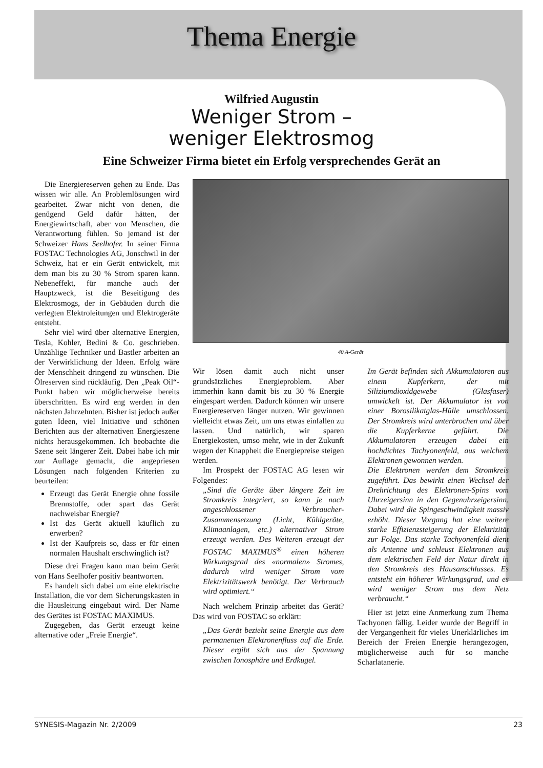Thema Energie
Wilfried Augustin
Weniger Strom –
weniger Elektrosmog
Eine Schweizer Firma bietet ein Erfolg versprechendes Gerät an
Die Energiereserven gehen zu Ende. Das wissen wir alle. An Problemlösungen wird gearbeitet. Zwar nicht von denen, die genügend Geld dafür hätten, der Energiewirtschaft, aber von Menschen, die Verantwortung fühlen. So jemand ist der Schweizer Hans Seelhofer. In seiner Firma FOSTAC Technologies AG, Jonschwil in der Schweiz, hat er ein Gerät entwickelt, mit dem man bis zu 30 % Strom sparen kann. Nebeneffekt, für manche auch der Hauptzweck, ist die Beseitigung des Elektrosmogs, der in Gebäuden durch die verlegten Elektroleitungen und Elektrogeräte entsteht.
Sehr viel wird über alternative Energien, Tesla, Kohler, Bedini & Co. geschrieben. Unzählige Techniker und Bastler arbeiten an der Verwirklichung der Ideen. Erfolg wäre der Menschheit dringend zu wünschen. Die Ölreserven sind rückläufig. Den „Peak Oil“-Punkt haben wir möglicherweise bereits überschritten. Es wird eng werden in den nächsten Jahrzehnten. Bisher ist jedoch außer guten Ideen, viel Initiative und schönen Berichten aus der alternativen Energieszene nichts herausgekommen. Ich beobachte die Szene seit längerer Zeit. Dabei habe ich mir zur Auflage gemacht, die angepriesen Lösungen nach folgenden Kriterien zu beurteilen:
Erzeugt das Gerät Energie ohne fossile Brennstoffe, oder spart das Gerät nachweisbar Energie?
Ist das Gerät aktuell käuflich zu erwerben?
Ist der Kaufpreis so, dass er für einen normalen Haushalt erschwinglich ist?
Diese drei Fragen kann man beim Gerät von Hans Seelhofer positiv beantworten.
Es handelt sich dabei um eine elektrische Installation, die vor dem Sicherungskasten in die Hausleitung eingebaut wird. Der Name des Gerätes ist FOSTAC MAXIMUS.
Zugegeben, das Gerät erzeugt keine alternative oder „Freie Energie“.
40 A-Gerät
Wir lösen damit auch nicht unser grundsätzliches Energieproblem. Aber immerhin kann damit bis zu 30 % Energie eingespart werden. Dadurch können wir unsere Energiereserven länger nutzen. Wir gewinnen vielleicht etwas Zeit, um uns etwas einfallen zu lassen. Und natürlich, wir sparen Energiekosten, umso mehr, wie in der Zukunft wegen der Knappheit die Energiepreise steigen werden.
Im Prospekt der FOSTAC AG lesen wir Folgendes:
„Sind die Geräte über längere Zeit im Stromkreis integriert, so kann je nach angeschlossener Verbraucher-Zusammensetzung (Licht, Kühlgeräte, Klimaanlagen, etc.) alternativer Strom erzeugt werden. Des Weiteren erzeugt der FOSTAC MAXIMUS<sup>®</sup> einen höheren Wirkungsgrad des «normalen» Stromes, dadurch wird weniger Strom vom Elektrizitätswerk benötigt. Der Verbrauch wird optimiert.“
Nach welchem Prinzip arbeitet das Gerät? Das wird von FOSTAC so erklärt:
„Das Gerät bezieht seine Energie aus dem permanenten Elektronenfluss auf die Erde. Dieser ergibt sich aus der Spannung zwischen Ionosphäre und Erdkugel.
Im Gerät befinden sich Akkumulatoren aus einem Kupferkern, der mit Siliziumdioxidgewebe (Glasfaser) umwickelt ist. Der Akkumulator ist von einer Borosilikatglas-Hülle umschlossen. Der Stromkreis wird unterbrochen und über die Kupferkerne geführt. Die Akkumulatoren erzeugen dabei ein hochdichtes Tachyonenfeld, aus welchem Elektronen gewonnen werden.
Die Elektronen werden dem Stromkreis zugeführt. Das bewirkt einen Wechsel der Drehrichtung des Elektronen-Spins vom Uhrzeigersinn in den Gegenuhrzeigersinn. Dabei wird die Spingeschwindigkeit massiv erhöht. Dieser Vorgang hat eine weitere starke Effizienzsteigerung der Elektrizität zur Folge. Das starke Tachyonenfeld dient als Antenne und schleust Elektronen aus dem elektrischen Feld der Natur direkt in den Stromkreis des Hausanschlusses. Es entsteht ein höherer Wirkungsgrad, und es wird weniger Strom aus dem Netz verbraucht.“
Hier ist jetzt eine Anmerkung zum Thema Tachyonen fällig. Leider wurde der Begriff in der Vergangenheit für vieles Unerklärliches im Bereich der Freien Energie herangezogen, möglicherweise auch für so manche Scharlatanerie.
SYNESIS-Magazin Nr. 2/2009 23